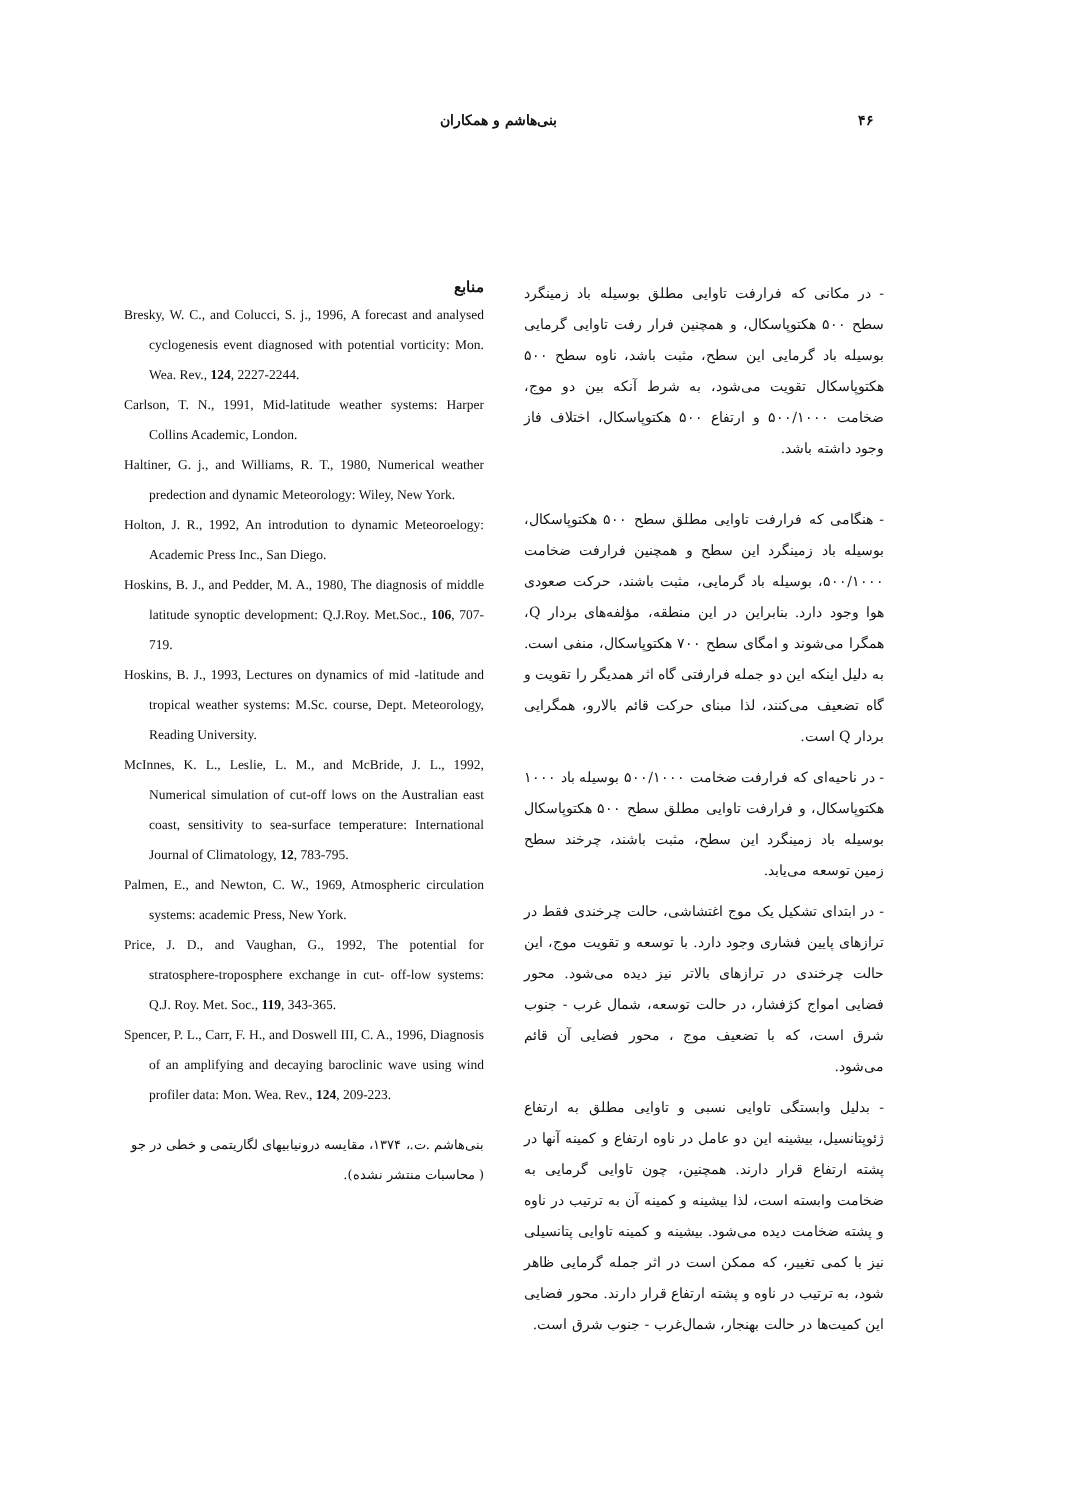۴۶ بنی‌هاشم و همکاران
- در مکانی که فرارفت تاوایی مطلق بوسیله باد زمینگرد سطح ۵۰۰ هکتوپاسکال، و همچنین فرار رفت تاوایی گرمایی بوسیله باد گرمایی این سطح، مثبت باشد، ناوه سطح ۵۰۰ هکتوپاسکال تقویت می‌شود، به شرط آنکه بین دو موج، ضخامت ۵۰۰/۱۰۰۰ و ارتفاع ۵۰۰ هکتوپاسکال، اختلاف فاز وجود داشته باشد.
- هنگامی که فرارفت تاوایی مطلق سطح ۵۰۰ هکتوپاسکال، بوسیله باد زمینگرد این سطح و همچنین فرارفت ضخامت ۵۰۰/۱۰۰۰، بوسیله باد گرمایی، مثبت باشند، حرکت صعودی هوا وجود دارد. بنابراین در این منطقه، مؤلفه‌های بردار Q، همگرا می‌شوند و امگای سطح ۷۰۰ هکتوپاسکال، منفی است. به دلیل اینکه این دو جمله فرارفتی گاه اثر همدیگر را تقویت و گاه تضعیف می‌کنند، لذا مبنای حرکت قائم بالارو، همگرایی بردار Q است.
- در ناحیه‌ای که فرارفت ضخامت ۵۰۰/۱۰۰۰ بوسیله باد ۱۰۰۰ هکتوپاسکال، و فرارفت تاوایی مطلق سطح ۵۰۰ هکتوپاسکال بوسیله باد زمینگرد این سطح، مثبت باشند، چرخند سطح زمین توسعه می‌یابد.
- در ابتدای تشکیل یک موج اغتشاشی، حالت چرخندی فقط در ترازهای پایین فشاری وجود دارد. با توسعه و تقویت موج، این حالت چرخندی در ترازهای بالاتر نیز دیده می‌شود. محور فضایی امواج کژفشار، در حالت توسعه، شمال غرب - جنوب شرق است، که با تضعیف موج ، محور فضایی آن قائم می‌شود.
- بدلیل وابستگی تاوایی نسبی و تاوایی مطلق به ارتفاع ژئوپتانسیل، بیشینه این دو عامل در ناوه ارتفاع و کمینه آنها در پشته ارتفاع قرار دارند. همچنین، چون تاوایی گرمایی به ضخامت وابسته است، لذا بیشینه و کمینه آن به ترتیب در ناوه و پشته ضخامت دیده می‌شود. بیشینه و کمینه تاوایی پتانسیلی نیز با کمی تغییر، که ممکن است در اثر جمله گرمایی ظاهر شود، به ترتیب در ناوه و پشته ارتفاع قرار دارند. محور فضایی این کمیت‌ها در حالت بهنجار، شمال‌غرب - جنوب شرق است.
منابع
Bresky, W. C., and Colucci, S. j., 1996, A forecast and analysed cyclogenesis event diagnosed with potential vorticity: Mon. Wea. Rev., 124, 2227-2244.
Carlson, T. N., 1991, Mid-latitude weather systems: Harper Collins Academic, London.
Haltiner, G. j., and Williams, R. T., 1980, Numerical weather predection and dynamic Meteorology: Wiley, New York.
Holton, J. R., 1992, An introdution to dynamic Meteoroelogy: Academic Press Inc., San Diego.
Hoskins, B. J., and Pedder, M. A., 1980, The diagnosis of middle latitude synoptic development: Q.J.Roy. Met.Soc., 106, 707-719.
Hoskins, B. J., 1993, Lectures on dynamics of mid -latitude and tropical weather systems: M.Sc. course, Dept. Meteorology, Reading University.
McInnes, K. L., Leslie, L. M., and McBride, J. L., 1992, Numerical simulation of cut-off lows on the Australian east coast, sensitivity to sea-surface temperature: International Journal of Climatology, 12, 783-795.
Palmen, E., and Newton, C. W., 1969, Atmospheric circulation systems: academic Press, New York.
Price, J. D., and Vaughan, G., 1992, The potential for stratosphere-troposphere exchange in cut- off-low systems: Q.J. Roy. Met. Soc., 119, 343-365.
Spencer, P. L., Carr, F. H., and Doswell III, C. A., 1996, Diagnosis of an amplifying and decaying baroclinic wave using wind profiler data: Mon. Wea. Rev., 124, 209-223.
بنی‌هاشم .ت.، ۱۳۷۴، مقایسه درونیابیهای لگاریتمی و خطی در جو ( محاسبات منتشر نشده).